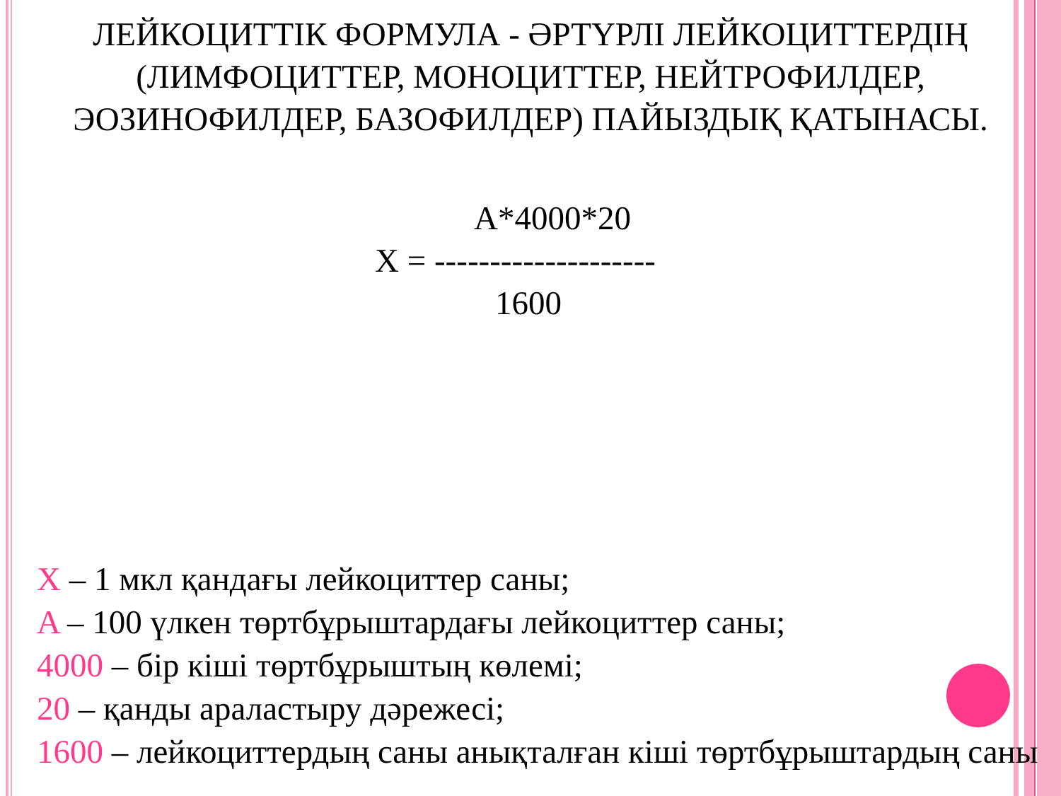ЛЕЙКОЦИТТІК ФОРМУЛА - ӘРТҮРЛІ ЛЕЙКОЦИТТЕРДІҢ (ЛИМФОЦИТТЕР, МОНОЦИТТЕР, НЕЙТРОФИЛДЕР, ЭОЗИНОФИЛДЕР, БАЗОФИЛДЕР) ПАЙЫЗДЫҚ ҚАТЫНАСЫ.
A*4000*20
X = --------------------
1600
X – 1 мкл қандағы лейкоциттер саны;
A – 100 үлкен төртбұрыштардағы лейкоциттер саны;
4000 – бір кіші төртбұрыштың көлемі;
20 – қанды араластыру дәрежесі;
1600 – лейкоциттердың саны анықталған кіші төртбұрыштардың саны